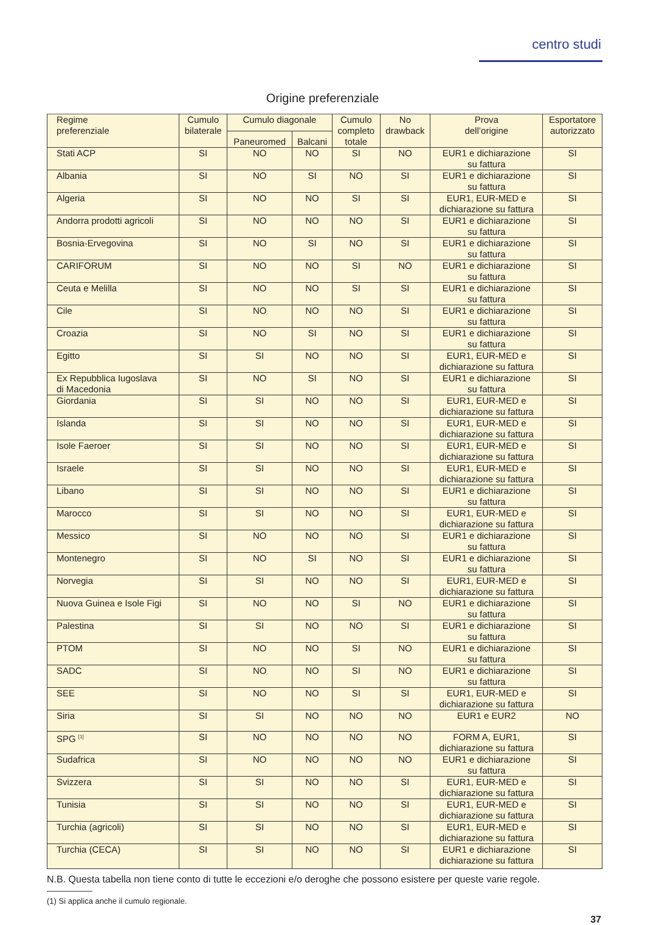centro studi
Origine preferenziale
| Regime preferenziale | Cumulo bilaterale | Cumulo diagonale | | Cumulo completo totale | No drawback | Prova dell’origine | Esportatore autorizzato |
| --- | --- | --- | --- | --- | --- | --- | --- |
| | | Paneuromed | Balcani | | | | |
| Stati ACP | SI | NO | NO | SI | NO | EUR1 e dichiarazione su fattura | SI |
| Albania | SI | NO | SI | NO | SI | EUR1 e dichiarazione su fattura | SI |
| Algeria | SI | NO | NO | SI | SI | EUR1, EUR-MED e dichiarazione su fattura | SI |
| Andorra prodotti agricoli | SI | NO | NO | NO | SI | EUR1 e dichiarazione su fattura | SI |
| Bosnia-Ervegovina | SI | NO | SI | NO | SI | EUR1 e dichiarazione su fattura | SI |
| CARIFORUM | SI | NO | NO | SI | NO | EUR1 e dichiarazione su fattura | SI |
| Ceuta e Melilla | SI | NO | NO | SI | SI | EUR1 e dichiarazione su fattura | SI |
| Cile | SI | NO | NO | NO | SI | EUR1 e dichiarazione su fattura | SI |
| Croazia | SI | NO | SI | NO | SI | EUR1 e dichiarazione su fattura | SI |
| Egitto | SI | SI | NO | NO | SI | EUR1, EUR-MED e dichiarazione su fattura | SI |
| Ex Repubblica Iugoslava di Macedonia | SI | NO | SI | NO | SI | EUR1 e dichiarazione su fattura | SI |
| Giordania | SI | SI | NO | NO | SI | EUR1, EUR-MED e dichiarazione su fattura | SI |
| Islanda | SI | SI | NO | NO | SI | EUR1, EUR-MED e dichiarazione su fattura | SI |
| Isole Faeroer | SI | SI | NO | NO | SI | EUR1, EUR-MED e dichiarazione su fattura | SI |
| Israele | SI | SI | NO | NO | SI | EUR1, EUR-MED e dichiarazione su fattura | SI |
| Libano | SI | SI | NO | NO | SI | EUR1 e dichiarazione su fattura | SI |
| Marocco | SI | SI | NO | NO | SI | EUR1, EUR-MED e dichiarazione su fattura | SI |
| Messico | SI | NO | NO | NO | SI | EUR1 e dichiarazione su fattura | SI |
| Montenegro | SI | NO | SI | NO | SI | EUR1 e dichiarazione su fattura | SI |
| Norvegia | SI | SI | NO | NO | SI | EUR1, EUR-MED e dichiarazione su fattura | SI |
| Nuova Guinea e Isole Figi | SI | NO | NO | SI | NO | EUR1 e dichiarazione su fattura | SI |
| Palestina | SI | SI | NO | NO | SI | EUR1 e dichiarazione su fattura | SI |
| PTOM | SI | NO | NO | SI | NO | EUR1 e dichiarazione su fattura | SI |
| SADC | SI | NO | NO | SI | NO | EUR1 e dichiarazione su fattura | SI |
| SEE | SI | NO | NO | SI | SI | EUR1, EUR-MED e dichiarazione su fattura | SI |
| Siria | SI | SI | NO | NO | NO | EUR1 e EUR2 | NO |
| SPG <sup>[1]</sup> | SI | NO | NO | NO | NO | FORM A, EUR1, dichiarazione su fattura | SI |
| Sudafrica | SI | NO | NO | NO | NO | EUR1 e dichiarazione su fattura | SI |
| Svizzera | SI | SI | NO | NO | SI | EUR1, EUR-MED e dichiarazione su fattura | SI |
| Tunisia | SI | SI | NO | NO | SI | EUR1, EUR-MED e dichiarazione su fattura | SI |
| Turchia (agricoli) | SI | SI | NO | NO | SI | EUR1, EUR-MED e dichiarazione su fattura | SI |
| Turchia (CECA) | SI | SI | NO | NO | SI | EUR1 e dichiarazione dichiarazione su fattura | SI |
N.B. Questa tabella non tiene conto di tutte le eccezioni e/o deroghe che possono esistere per queste varie regole.
(1) Si applica anche il cumulo regionale.
37